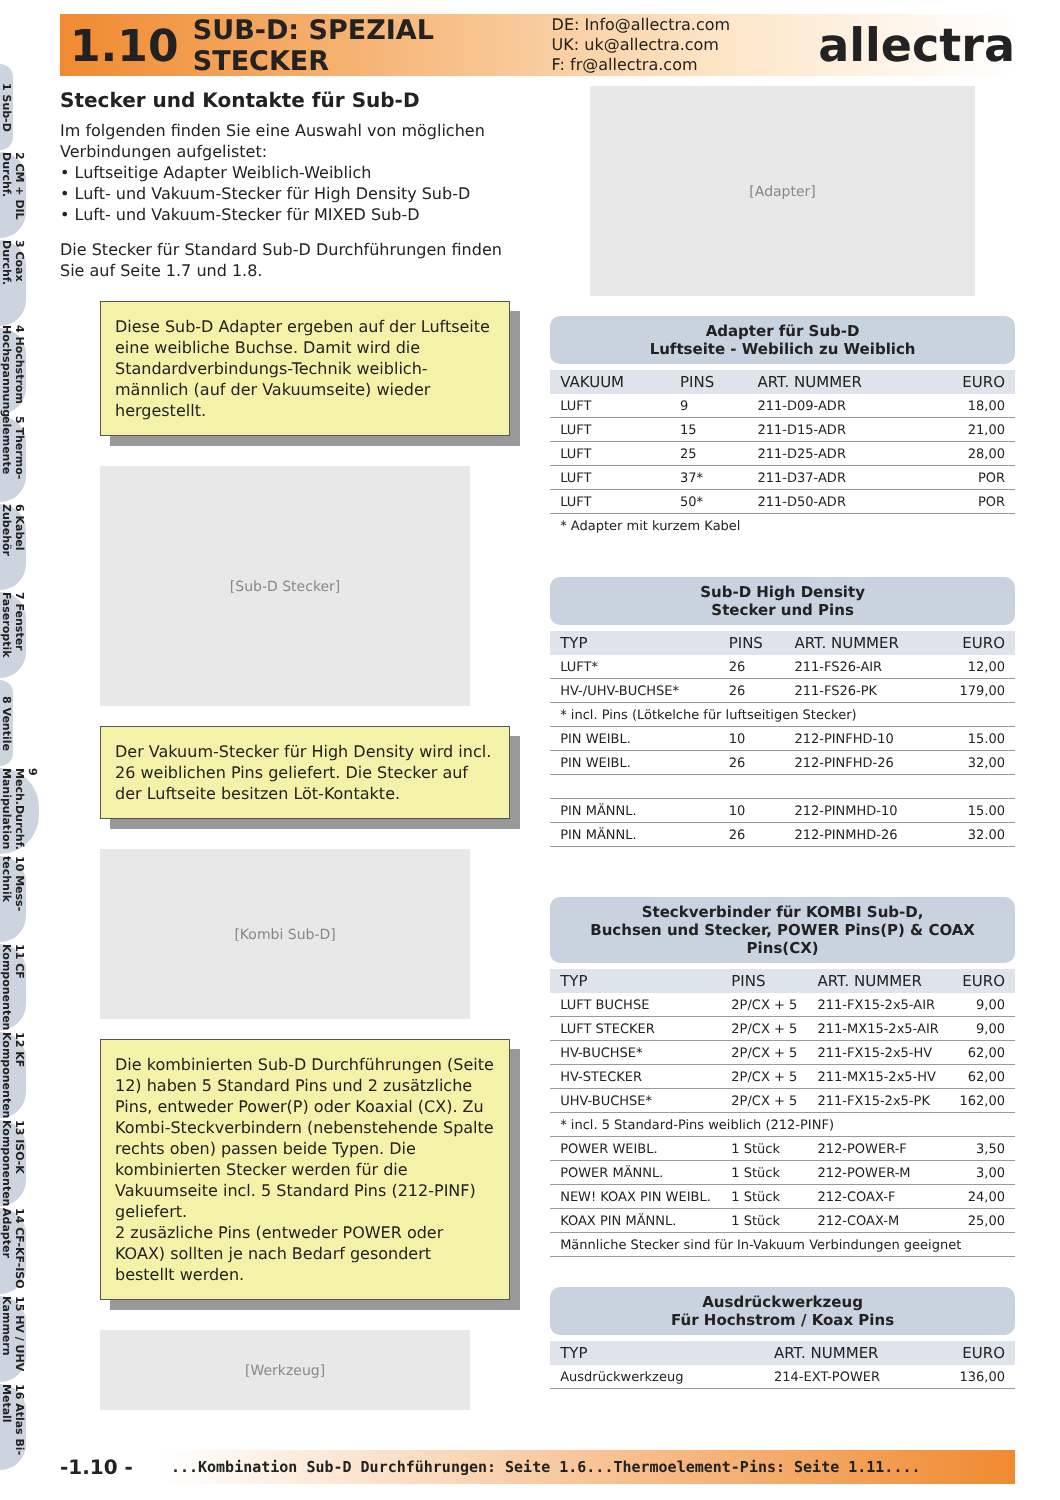1 Sub-D
2 CM + DIL Durchf.
3 Coax Durchf.
4 Hochstrom Hochspannung
5 Thermo-elemente
6 Kabel Zubehör
7 Fenster Faseroptik
8 Ventile
9 Mech.Durchf. Manipulation
10 Mess-technik
11 CF Komponenten
12 KF Komponenten
13 ISO-K Komponenten
14 CF-KF-ISO Adapter
15 HV / UHV Kammern
16 Atlas Bi-Metall
1.10
SUB-D: SPEZIAL STECKER
DE: Info@allectra.com
UK: uk@allectra.com
F: fr@allectra.com
allectra
Stecker und Kontakte für Sub-D
Im folgenden finden Sie eine Auswahl von möglichen Verbindungen aufgelistet:
• Luftseitige Adapter Weiblich-Weiblich
• Luft- und Vakuum-Stecker für High Density Sub-D
• Luft- und Vakuum-Stecker für MIXED Sub-D
Die Stecker für Standard Sub-D Durchführungen finden Sie auf Seite 1.7 und 1.8.
Diese Sub-D Adapter ergeben auf der Luftseite eine weibliche Buchse. Damit wird die Standardverbindungs-Technik weiblich-männlich (auf der Vakuumseite) wieder hergestellt.
[Sub-D Stecker]
Der Vakuum-Stecker für High Density wird incl. 26 weiblichen Pins geliefert. Die Stecker auf der Luftseite besitzen Löt-Kontakte.
[Kombi Sub-D]
Die kombinierten Sub-D Durchführungen (Seite 12) haben 5 Standard Pins und 2 zusätzliche Pins, entweder Power(P) oder Koaxial (CX). Zu Kombi-Steckverbindern (nebenstehende Spalte rechts oben) passen beide Typen. Die kombinierten Stecker werden für die Vakuumseite incl. 5 Standard Pins (212-PINF) geliefert.
2 zusäzliche Pins (entweder POWER oder KOAX) sollten je nach Bedarf gesondert bestellt werden.
[Werkzeug]
[Adapter]
Adapter für Sub-D
Luftseite - Webilich zu Weiblich
| VAKUUM | PINS | ART. NUMMER | EURO |
| --- | --- | --- | --- |
| LUFT | 9 | 211-D09-ADR | 18,00 |
| LUFT | 15 | 211-D15-ADR | 21,00 |
| LUFT | 25 | 211-D25-ADR | 28,00 |
| LUFT | 37* | 211-D37-ADR | POR |
| LUFT | 50* | 211-D50-ADR | POR |
| * Adapter mit kurzem Kabel | | | |
Sub-D High Density
Stecker und Pins
| TYP | PINS | ART. NUMMER | EURO |
| --- | --- | --- | --- |
| LUFT* | 26 | 211-FS26-AIR | 12,00 |
| HV-/UHV-BUCHSE* | 26 | 211-FS26-PK | 179,00 |
| * incl. Pins (Lötkelche für luftseitigen Stecker) | | | |
| PIN WEIBL. | 10 | 212-PINFHD-10 | 15.00 |
| PIN WEIBL. | 26 | 212-PINFHD-26 | 32,00 |
| PIN MÄNNL. | 10 | 212-PINMHD-10 | 15.00 |
| PIN MÄNNL. | 26 | 212-PINMHD-26 | 32.00 |
Steckverbinder für KOMBI Sub-D,
Buchsen und Stecker, POWER Pins(P) & COAX Pins(CX)
| TYP | PINS | ART. NUMMER | EURO |
| --- | --- | --- | --- |
| LUFT BUCHSE | 2P/CX + 5 | 211-FX15-2x5-AIR | 9,00 |
| LUFT STECKER | 2P/CX + 5 | 211-MX15-2x5-AIR | 9,00 |
| HV-BUCHSE* | 2P/CX + 5 | 211-FX15-2x5-HV | 62,00 |
| HV-STECKER | 2P/CX + 5 | 211-MX15-2x5-HV | 62,00 |
| UHV-BUCHSE* | 2P/CX + 5 | 211-FX15-2x5-PK | 162,00 |
| * incl. 5 Standard-Pins weiblich (212-PINF) | | | |
| POWER WEIBL. | 1 Stück | 212-POWER-F | 3,50 |
| POWER MÄNNL. | 1 Stück | 212-POWER-M | 3,00 |
| NEW! KOAX PIN WEIBL. | 1 Stück | 212-COAX-F | 24,00 |
| KOAX PIN MÄNNL. | 1 Stück | 212-COAX-M | 25,00 |
| Männliche Stecker sind für In-Vakuum Verbindungen geeignet | | | |
Ausdrückwerkzeug
Für Hochstrom / Koax Pins
| TYP | | ART. NUMMER | EURO |
| --- | --- | --- | --- |
| Ausdrückwerkzeug | | 214-EXT-POWER | 136,00 |
-1.10 -
...Kombination Sub-D Durchführungen: Seite 1.6...Thermoelement-Pins: Seite 1.11....